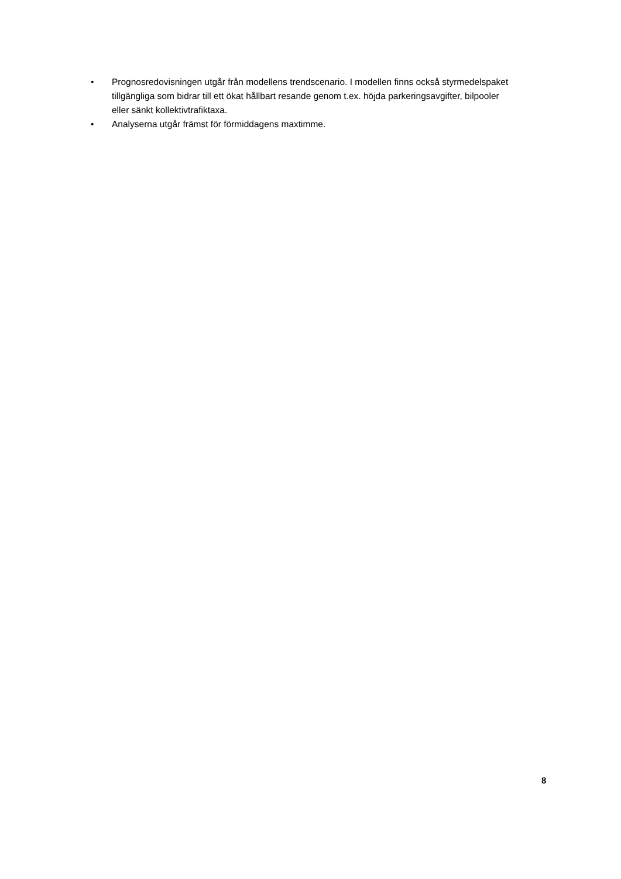• Prognosredovisningen utgår från modellens trendscenario. I modellen finns också styrmedelspaket tillgängliga som bidrar till ett ökat hållbart resande genom t.ex. höjda parkeringsavgifter, bilpooler eller sänkt kollektivtrafiktaxa.
• Analyserna utgår främst för förmiddagens maxtimme.
8